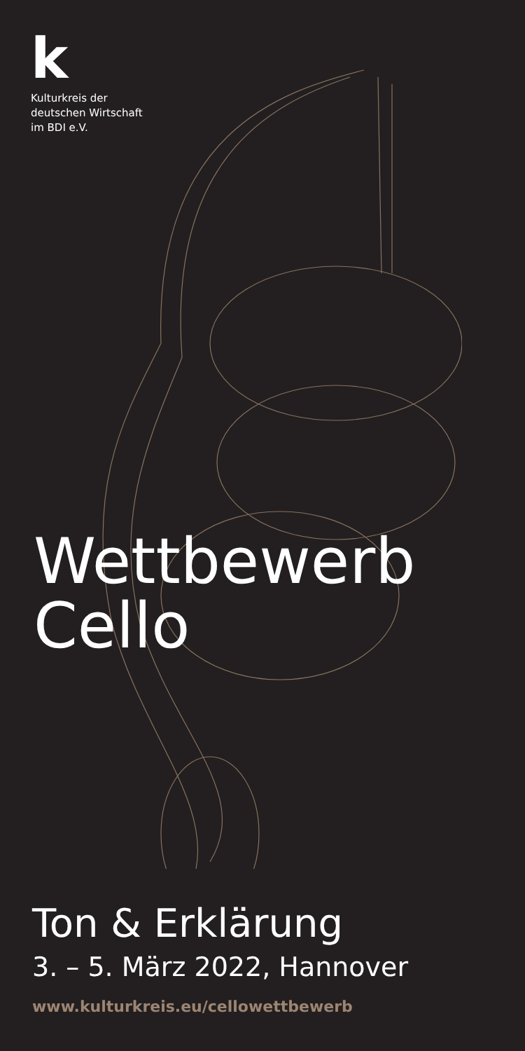k
Kulturkreis der
deutschen Wirtschaft
im BDI e.V.
Wettbewerb
Cello
Ton & Erklärung
3. – 5. März 2022, Hannover
www.kulturkreis.eu/cellowettbewerb